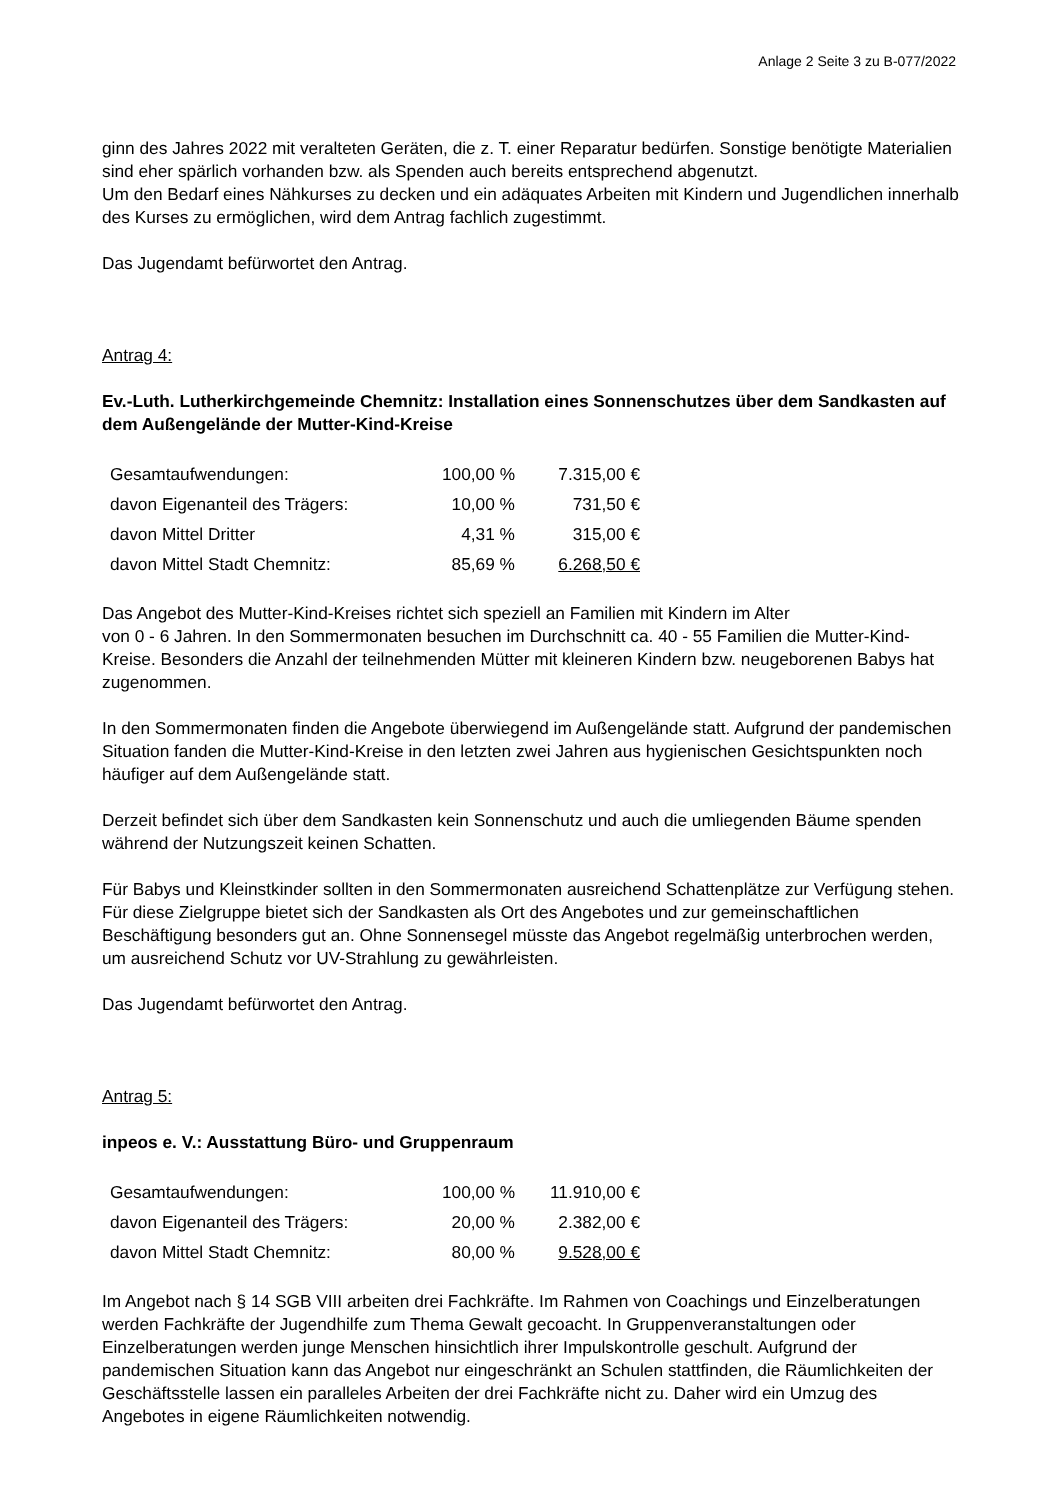Anlage 2 Seite 3 zu B-077/2022
ginn des Jahres 2022 mit veralteten Geräten, die z. T. einer Reparatur bedürfen. Sonstige benötigte Materialien sind eher spärlich vorhanden bzw. als Spenden auch bereits entsprechend abgenutzt.
Um den Bedarf eines Nähkurses zu decken und ein adäquates Arbeiten mit Kindern und Jugendlichen innerhalb des Kurses zu ermöglichen, wird dem Antrag fachlich zugestimmt.
Das Jugendamt befürwortet den Antrag.
Antrag 4:
Ev.-Luth. Lutherkirchgemeinde Chemnitz: Installation eines Sonnenschutzes über dem Sandkasten auf dem Außengelände der Mutter-Kind-Kreise
| Gesamtaufwendungen: | 100,00 % | 7.315,00 € |
| davon Eigenanteil des Trägers: | 10,00 % | 731,50 € |
| davon Mittel Dritter | 4,31 % | 315,00 € |
| davon Mittel Stadt Chemnitz: | 85,69 % | 6.268,50 € |
Das Angebot des Mutter-Kind-Kreises richtet sich speziell an Familien mit Kindern im Alter
von 0 - 6 Jahren. In den Sommermonaten besuchen im Durchschnitt ca. 40 - 55 Familien die Mutter-Kind-Kreise. Besonders die Anzahl der teilnehmenden Mütter mit kleineren Kindern bzw. neugeborenen Babys hat zugenommen.
In den Sommermonaten finden die Angebote überwiegend im Außengelände statt. Aufgrund der pandemischen Situation fanden die Mutter-Kind-Kreise in den letzten zwei Jahren aus hygienischen Gesichtspunkten noch häufiger auf dem Außengelände statt.
Derzeit befindet sich über dem Sandkasten kein Sonnenschutz und auch die umliegenden Bäume spenden während der Nutzungszeit keinen Schatten.
Für Babys und Kleinstkinder sollten in den Sommermonaten ausreichend Schattenplätze zur Verfügung stehen. Für diese Zielgruppe bietet sich der Sandkasten als Ort des Angebotes und zur gemeinschaftlichen Beschäftigung besonders gut an. Ohne Sonnensegel müsste das Angebot regelmäßig unterbrochen werden, um ausreichend Schutz vor UV-Strahlung zu gewährleisten.
Das Jugendamt befürwortet den Antrag.
Antrag 5:
inpeos e. V.: Ausstattung Büro- und Gruppenraum
| Gesamtaufwendungen: | 100,00 % | 11.910,00 € |
| davon Eigenanteil des Trägers: | 20,00 % | 2.382,00 € |
| davon Mittel Stadt Chemnitz: | 80,00 % | 9.528,00 € |
Im Angebot nach § 14 SGB VIII arbeiten drei Fachkräfte. Im Rahmen von Coachings und Einzelberatungen werden Fachkräfte der Jugendhilfe zum Thema Gewalt gecoacht. In Gruppenveranstaltungen oder Einzelberatungen werden junge Menschen hinsichtlich ihrer Impulskontrolle geschult. Aufgrund der pandemischen Situation kann das Angebot nur eingeschränkt an Schulen stattfinden, die Räumlichkeiten der Geschäftsstelle lassen ein paralleles Arbeiten der drei Fachkräfte nicht zu. Daher wird ein Umzug des Angebotes in eigene Räumlichkeiten notwendig.